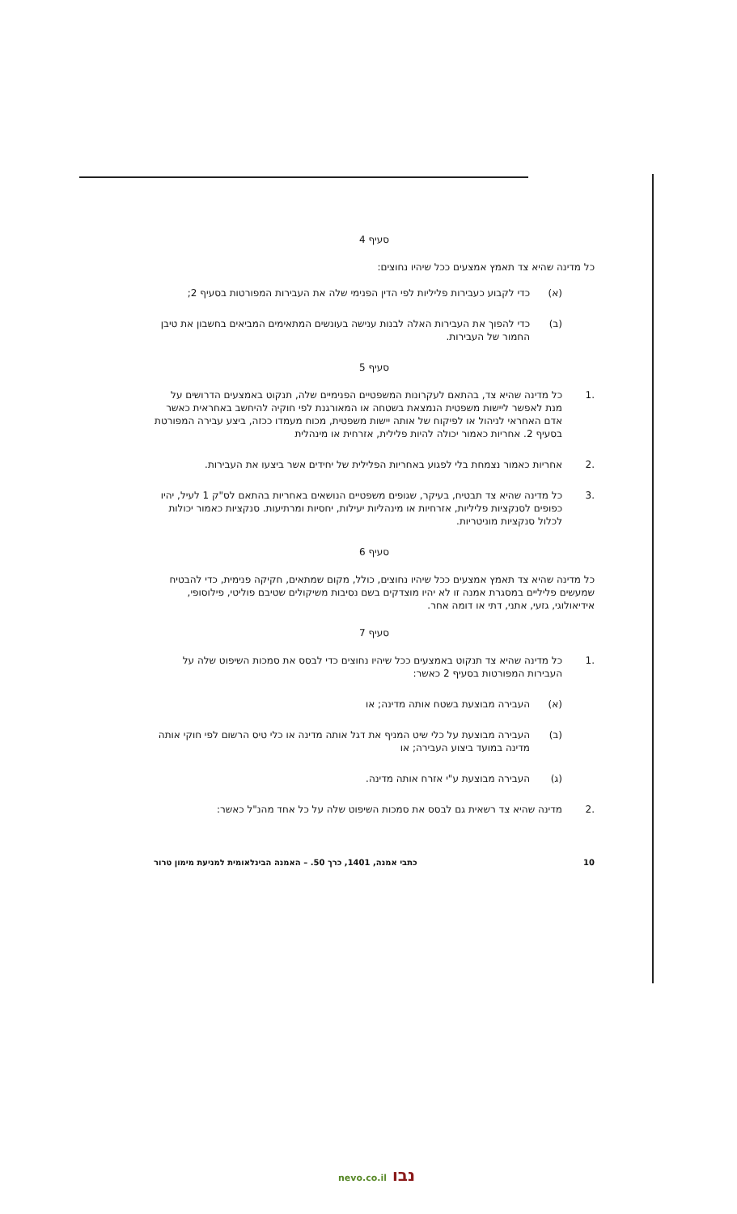סעיף 4
כל מדינה שהיא צד תאמץ אמצעים ככל שיהיו נחוצים:
(א) כדי לקבוע כעבירות פליליות לפי הדין הפנימי שלה את העבירות המפורטות בסעיף 2;
(ב) כדי להפוך את העבירות האלה לבנות ענישה בעונשים המתאימים המביאים בחשבון את טיבן החמור של העבירות.
סעיף 5
.1 כל מדינה שהיא צד, בהתאם לעקרונות המשפטיים הפנימיים שלה, תנקוט באמצעים הדרושים על מנת לאפשר ליישות משפטית הנמצאת בשטחה או המאורגנת לפי חוקיה להיחשב באחראית כאשר אדם האחראי לניהול או לפיקוח של אותה יישות משפטית, מכוח מעמדו ככזה, ביצע עבירה המפורטת בסעיף 2. אחריות כאמור יכולה להיות פלילית, אזרחית או מינהלית
.2 אחריות כאמור נצמחת בלי לפגוע באחריות הפלילית של יחידים אשר ביצעו את העבירות.
.3 כל מדינה שהיא צד תבטיח, בעיקר, שגופים משפטיים הנושאים באחריות בהתאם לס"ק 1 לעיל, יהיו כפופים לסנקציות פליליות, אזרחיות או מינהליות יעילות, יחסיות ומרתיעות. סנקציות כאמור יכולות לכלול סנקציות מוניטריות.
סעיף 6
כל מדינה שהיא צד תאמץ אמצעים ככל שיהיו נחוצים, כולל, מקום שמתאים, חקיקה פנימית, כדי להבטיח שמעשים פליליים במסגרת אמנה זו לא יהיו מוצדקים בשם נסיבות משיקולים שטיבם פוליטי, פילוסופי, אידיאולוגי, גזעי, אתני, דתי או דומה אחר.
סעיף 7
.1 כל מדינה שהיא צד תנקוט באמצעים ככל שיהיו נחוצים כדי לבסס את סמכות השיפוט שלה על העבירות המפורטות בסעיף 2 כאשר:
(א) העבירה מבוצעת בשטח אותה מדינה; או
(ב) העבירה מבוצעת על כלי שיט המניף את דגל אותה מדינה או כלי טיס הרשום לפי חוקי אותה מדינה במועד ביצוע העבירה; או
(ג) העבירה מבוצעת ע"י אזרח אותה מדינה.
.2 מדינה שהיא צד רשאית גם לבסס את סמכות השיפוט שלה על כל אחד מהנ"ל כאשר:
10 כתבי אמנה, 1401, כרך 50. – האמנה הבינלאומית למניעת מימון טרור
נבו nevo.co.il